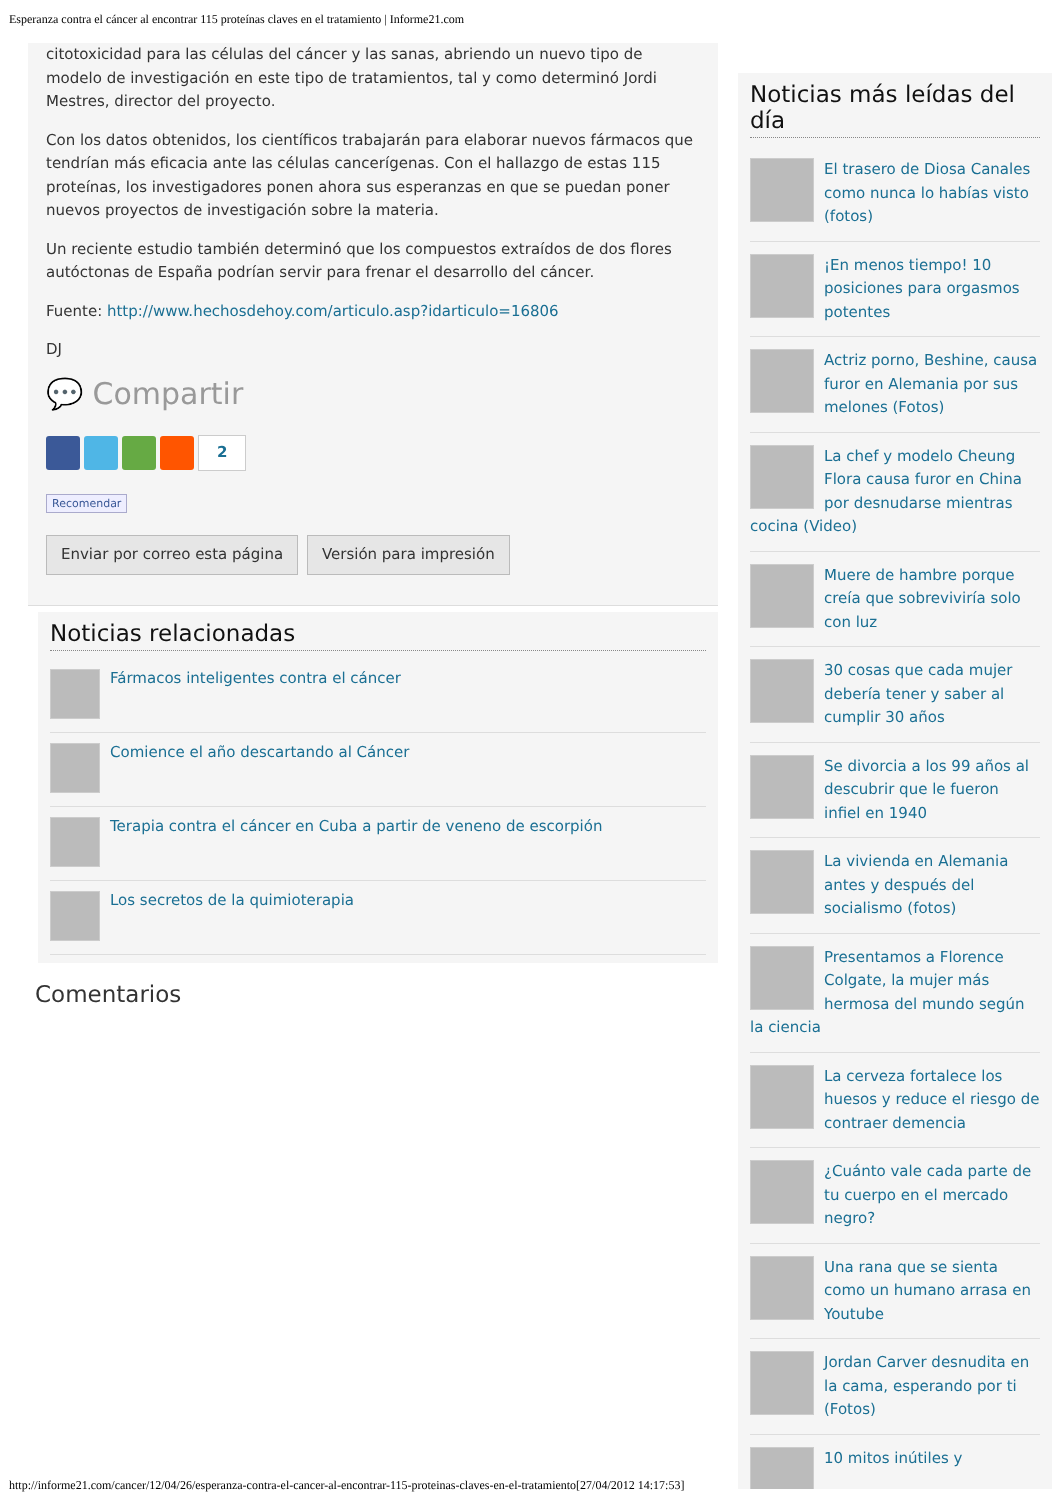Esperanza contra el cáncer al encontrar 115 proteínas claves en el tratamiento | Informe21.com
citotoxicidad para las células del cáncer y las sanas, abriendo un nuevo tipo de modelo de investigación en este tipo de tratamientos, tal y como determinó Jordi Mestres, director del proyecto.
Con los datos obtenidos, los científicos trabajarán para elaborar nuevos fármacos que tendrían más eficacia ante las células cancerígenas. Con el hallazgo de estas 115 proteínas, los investigadores ponen ahora sus esperanzas en que se puedan poner nuevos proyectos de investigación sobre la materia.
Un reciente estudio también determinó que los compuestos extraídos de dos flores autóctonas de España podrían servir para frenar el desarrollo del cáncer.
Fuente: http://www.hechosdehoy.com/articulo.asp?idarticulo=16806
DJ
💬 Compartir
2
Recomendar
Enviar por correo esta página Versión para impresión
Noticias relacionadas
Fármacos inteligentes contra el cáncer
Comience el año descartando al Cáncer
Terapia contra el cáncer en Cuba a partir de veneno de escorpión
Los secretos de la quimioterapia
Comentarios
Noticias más leídas del día
El trasero de Diosa Canales como nunca lo habías visto (fotos)
¡En menos tiempo! 10 posiciones para orgasmos potentes
Actriz porno, Beshine, causa furor en Alemania por sus melones (Fotos)
La chef y modelo Cheung Flora causa furor en China por desnudarse mientras cocina (Video)
Muere de hambre porque creía que sobreviviría solo con luz
30 cosas que cada mujer debería tener y saber al cumplir 30 años
Se divorcia a los 99 años al descubrir que le fueron infiel en 1940
La vivienda en Alemania antes y después del socialismo (fotos)
Presentamos a Florence Colgate, la mujer más hermosa del mundo según la ciencia
La cerveza fortalece los huesos y reduce el riesgo de contraer demencia
¿Cuánto vale cada parte de tu cuerpo en el mercado negro?
Una rana que se sienta como un humano arrasa en Youtube
Jordan Carver desnudita en la cama, esperando por ti (Fotos)
10 mitos inútiles y
http://informe21.com/cancer/12/04/26/esperanza-contra-el-cancer-al-encontrar-115-proteinas-claves-en-el-tratamiento[27/04/2012 14:17:53]